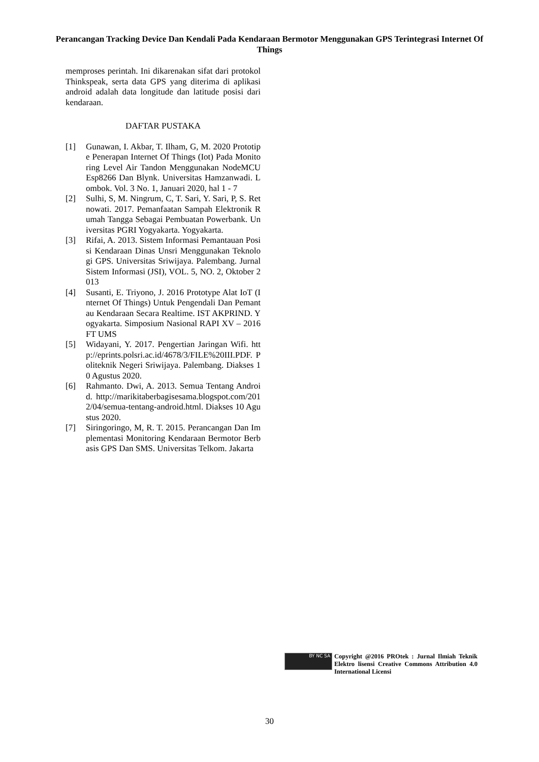Perancangan Tracking Device Dan Kendali Pada Kendaraan Bermotor Menggunakan GPS Terintegrasi Internet Of Things
memproses perintah. Ini dikarenakan sifat dari protokol Thinkspeak, serta data GPS yang diterima di aplikasi android adalah data longitude dan latitude posisi dari kendaraan.
DAFTAR PUSTAKA
[1] Gunawan, I. Akbar, T. Ilham, G, M. 2020 Prototipe Penerapan Internet Of Things (Iot) Pada Monitoring Level Air Tandon Menggunakan NodeMCU Esp8266 Dan Blynk. Universitas Hamzanwadi. Lombok. Vol. 3 No. 1, Januari 2020, hal 1 - 7
[2] Sulhi, S, M. Ningrum, C, T. Sari, Y. Sari, P, S. Retnowati. 2017. Pemanfaatan Sampah Elektronik Rumah Tangga Sebagai Pembuatan Powerbank. Universitas PGRI Yogyakarta. Yogyakarta.
[3] Rifai, A. 2013. Sistem Informasi Pemantauan Posisi Kendaraan Dinas Unsri Menggunakan Teknologi GPS. Universitas Sriwijaya. Palembang. Jurnal Sistem Informasi (JSI), VOL. 5, NO. 2, Oktober 2013
[4] Susanti, E. Triyono, J. 2016 Prototype Alat IoT (Internet Of Things) Untuk Pengendali Dan Pemantau Kendaraan Secara Realtime. IST AKPRIND. Yogyakarta. Simposium Nasional RAPI XV – 2016 FT UMS
[5] Widayani, Y. 2017. Pengertian Jaringan Wifi. http://eprints.polsri.ac.id/4678/3/FILE%20III.PDF. Politeknik Negeri Sriwijaya. Palembang. Diakses 10 Agustus 2020.
[6] Rahmanto. Dwi, A. 2013. Semua Tentang Android. http://marikitaberbagisesama.blogspot.com/2012/04/semua-tentang-android.html. Diakses 10 Agustus 2020.
[7] Siringoringo, M, R. T. 2015. Perancangan Dan Implementasi Monitoring Kendaraan Bermotor Berbasis GPS Dan SMS. Universitas Telkom. Jakarta
BY NC SA
Copyright @2016 PROtek : Jurnal Ilmiah Teknik Elektro lisensi Creative Commons Attribution 4.0 International Licensi
30